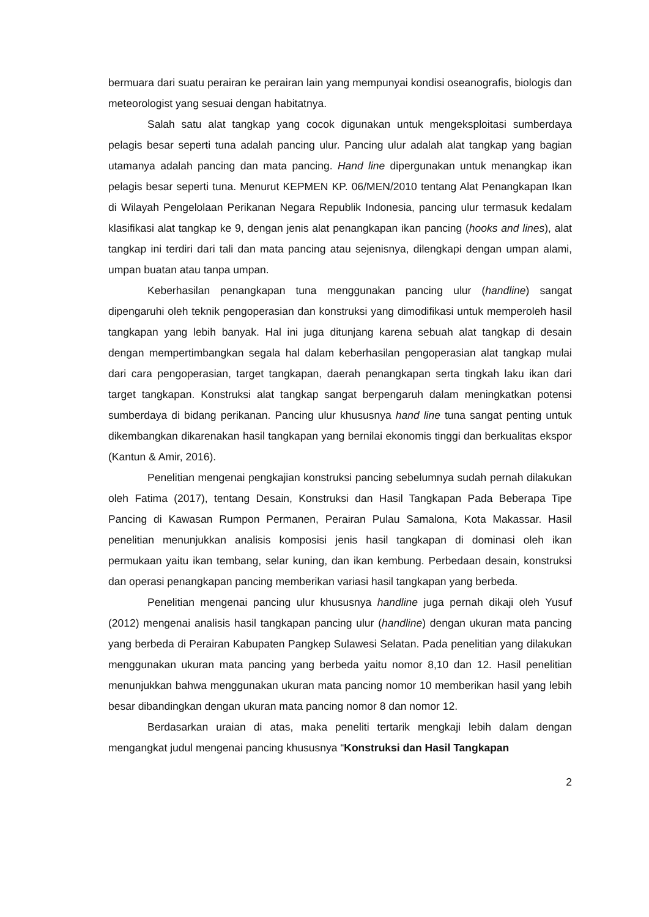bermuara dari suatu perairan ke perairan lain yang mempunyai kondisi oseanografis, biologis dan meteorologist yang sesuai dengan habitatnya.
Salah satu alat tangkap yang cocok digunakan untuk mengeksploitasi sumberdaya pelagis besar seperti tuna adalah pancing ulur. Pancing ulur adalah alat tangkap yang bagian utamanya adalah pancing dan mata pancing. Hand line dipergunakan untuk menangkap ikan pelagis besar seperti tuna. Menurut KEPMEN KP. 06/MEN/2010 tentang Alat Penangkapan Ikan di Wilayah Pengelolaan Perikanan Negara Republik Indonesia, pancing ulur termasuk kedalam klasifikasi alat tangkap ke 9, dengan jenis alat penangkapan ikan pancing (hooks and lines), alat tangkap ini terdiri dari tali dan mata pancing atau sejenisnya, dilengkapi dengan umpan alami, umpan buatan atau tanpa umpan.
Keberhasilan penangkapan tuna menggunakan pancing ulur (handline) sangat dipengaruhi oleh teknik pengoperasian dan konstruksi yang dimodifikasi untuk memperoleh hasil tangkapan yang lebih banyak. Hal ini juga ditunjang karena sebuah alat tangkap di desain dengan mempertimbangkan segala hal dalam keberhasilan pengoperasian alat tangkap mulai dari cara pengoperasian, target tangkapan, daerah penangkapan serta tingkah laku ikan dari target tangkapan. Konstruksi alat tangkap sangat berpengaruh dalam meningkatkan potensi sumberdaya di bidang perikanan. Pancing ulur khususnya hand line tuna sangat penting untuk dikembangkan dikarenakan hasil tangkapan yang bernilai ekonomis tinggi dan berkualitas ekspor (Kantun & Amir, 2016).
Penelitian mengenai pengkajian konstruksi pancing sebelumnya sudah pernah dilakukan oleh Fatima (2017), tentang Desain, Konstruksi dan Hasil Tangkapan Pada Beberapa Tipe Pancing di Kawasan Rumpon Permanen, Perairan Pulau Samalona, Kota Makassar. Hasil penelitian menunjukkan analisis komposisi jenis hasil tangkapan di dominasi oleh ikan permukaan yaitu ikan tembang, selar kuning, dan ikan kembung. Perbedaan desain, konstruksi dan operasi penangkapan pancing memberikan variasi hasil tangkapan yang berbeda.
Penelitian mengenai pancing ulur khususnya handline juga pernah dikaji oleh Yusuf (2012) mengenai analisis hasil tangkapan pancing ulur (handline) dengan ukuran mata pancing yang berbeda di Perairan Kabupaten Pangkep Sulawesi Selatan. Pada penelitian yang dilakukan menggunakan ukuran mata pancing yang berbeda yaitu nomor 8,10 dan 12. Hasil penelitian menunjukkan bahwa menggunakan ukuran mata pancing nomor 10 memberikan hasil yang lebih besar dibandingkan dengan ukuran mata pancing nomor 8 dan nomor 12.
Berdasarkan uraian di atas, maka peneliti tertarik mengkaji lebih dalam dengan mengangkat judul mengenai pancing khususnya “Konstruksi dan Hasil Tangkapan
2